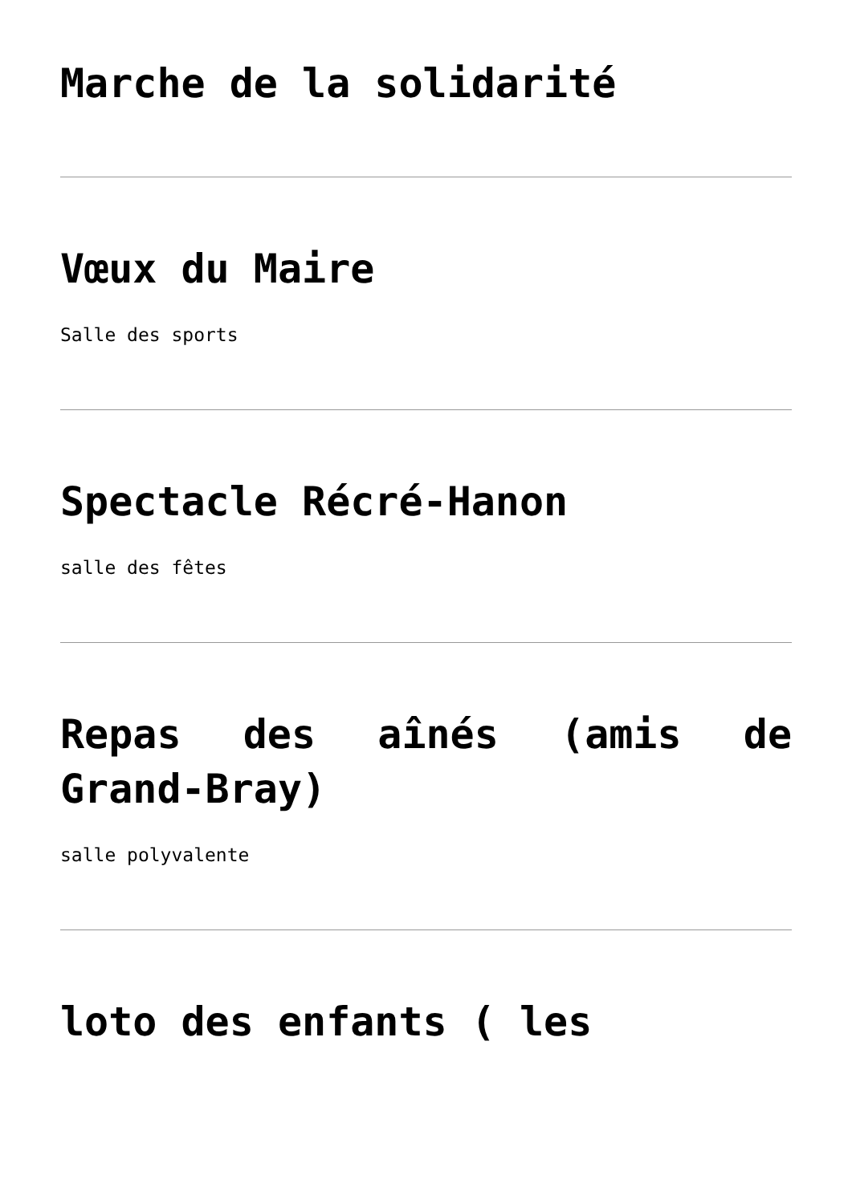Marche de la solidarité
Vœux du Maire
Salle des sports
Spectacle Récré-Hanon
salle des fêtes
Repas des aînés (amis de Grand-Bray)
salle polyvalente
loto des enfants ( les